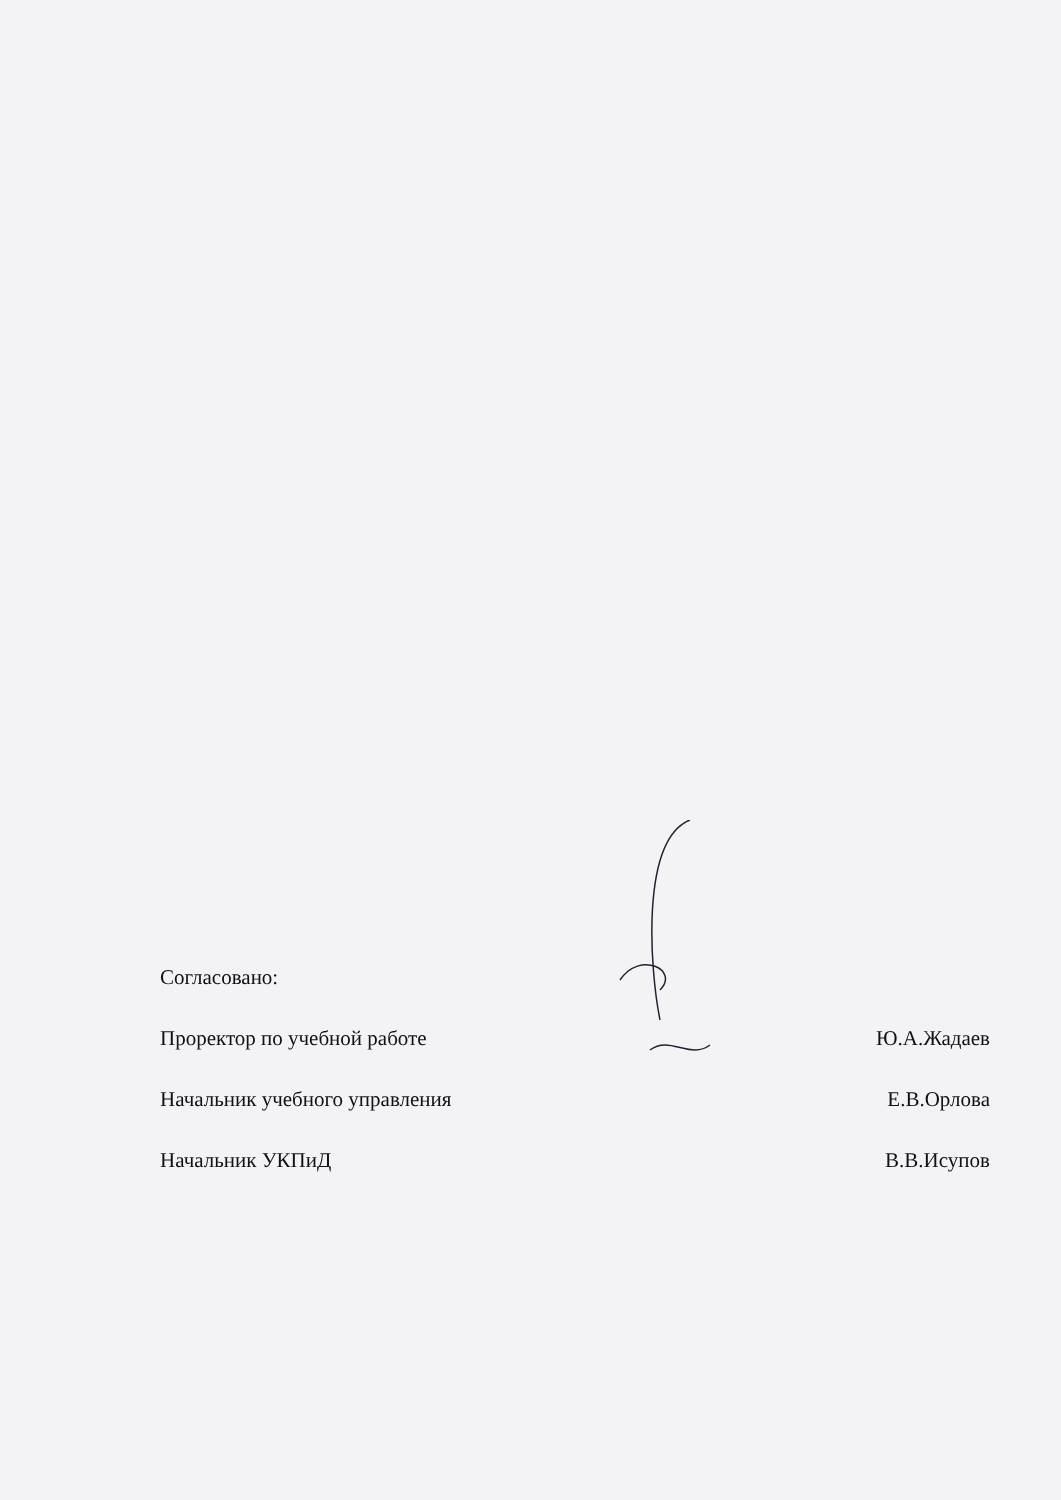Согласовано:
Проректор по учебной работе Ю.А.Жадаев
Начальник учебного управления Е.В.Орлова
Начальник УКПиД В.В.Исупов